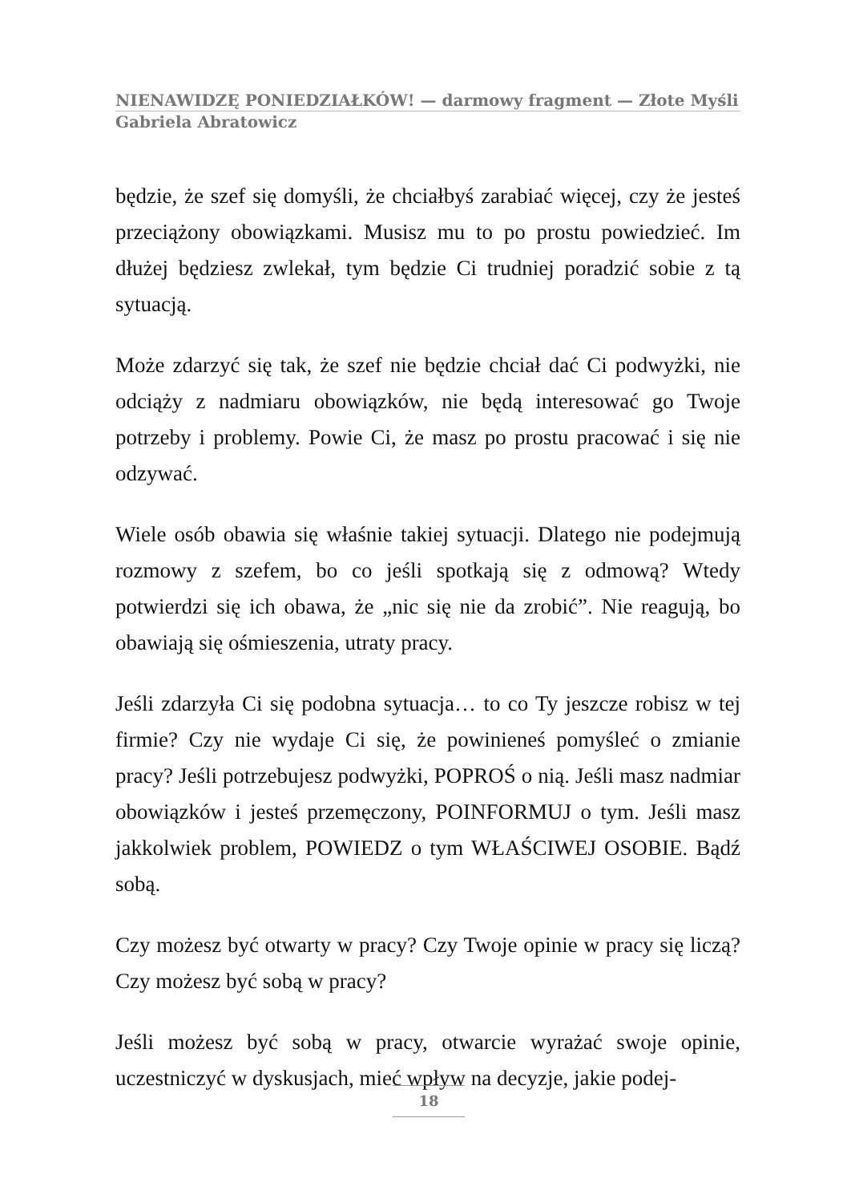NIENAWIDZĘ PONIEDZIAŁKÓW! — darmowy fragment — Złote Myśli
Gabriela Abratowicz
będzie, że szef się domyśli, że chciałbyś zarabiać więcej, czy że jesteś przeciążony obowiązkami. Musisz mu to po prostu powiedzieć. Im dłużej będziesz zwlekał, tym będzie Ci trudniej poradzić sobie z tą sytuacją.
Może zdarzyć się tak, że szef nie będzie chciał dać Ci podwyżki, nie odciąży z nadmiaru obowiązków, nie będą interesować go Twoje potrzeby i problemy. Powie Ci, że masz po prostu pracować i się nie odzywać.
Wiele osób obawia się właśnie takiej sytuacji. Dlatego nie podejmują rozmowy z szefem, bo co jeśli spotkają się z odmową? Wtedy potwierdzi się ich obawa, że „nic się nie da zrobić”. Nie reagują, bo obawiają się ośmieszenia, utraty pracy.
Jeśli zdarzyła Ci się podobna sytuacja… to co Ty jeszcze robisz w tej firmie? Czy nie wydaje Ci się, że powinieneś pomyśleć o zmianie pracy? Jeśli potrzebujesz podwyżki, POPROŚ o nią. Jeśli masz nadmiar obowiązków i jesteś przemęczony, POINFORMUJ o tym. Jeśli masz jakkolwiek problem, POWIEDZ o tym WŁAŚCIWEJ OSOBIE. Bądź sobą.
Czy możesz być otwarty w pracy? Czy Twoje opinie w pracy się liczą? Czy możesz być sobą w pracy?
Jeśli możesz być sobą w pracy, otwarcie wyrażać swoje opinie, uczestniczyć w dyskusjach, mieć wpływ na decyzje, jakie podej-
18